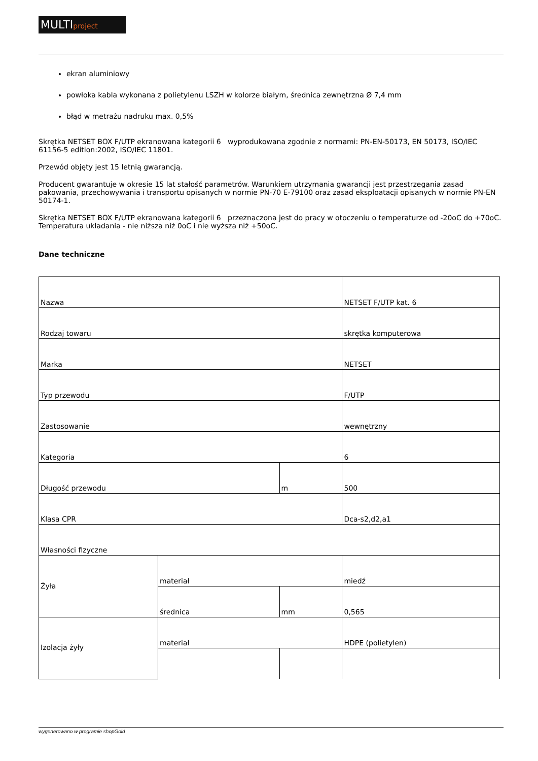MULTIproject
ekran aluminiowy
powłoka kabla wykonana z polietylenu LSZH w kolorze białym, średnica zewnętrzna Ø 7,4 mm
błąd w metrażu nadruku max. 0,5%
Skrętka NETSET BOX F/UTP ekranowana kategorii 6 wyprodukowana zgodnie z normami: PN-EN-50173, EN 50173, ISO/IEC 61156-5 edition:2002, ISO/IEC 11801.
Przewód objęty jest 15 letnią gwarancją.
Producent gwarantuje w okresie 15 lat stałość parametrów. Warunkiem utrzymania gwarancji jest przestrzegania zasad pakowania, przechowywania i transportu opisanych w normie PN-70 E-79100 oraz zasad eksploatacji opisanych w normie PN-EN 50174-1.
Skrętka NETSET BOX F/UTP ekranowana kategorii 6 przeznaczona jest do pracy w otoczeniu o temperaturze od -20oC do +70oC. Temperatura układania - nie niższa niż 0oC i nie wyższa niż +50oC.
Dane techniczne
| Nazwa | | | NETSET F/UTP kat. 6 |
| Rodzaj towaru | | | skrętka komputerowa |
| Marka | | | NETSET |
| Typ przewodu | | | F/UTP |
| Zastosowanie | | | wewnętrzny |
| Kategoria | | | 6 |
| Długość przewodu | | m | 500 |
| Klasa CPR | | | Dca-s2,d2,a1 |
| Własności fizyczne | | | |
| Żyła | materiał | | miedź |
| | średnica | mm | 0,565 |
| Izolacja żyły | materiał | | HDPE (polietylen) |
wygenerowano w programie shopGold